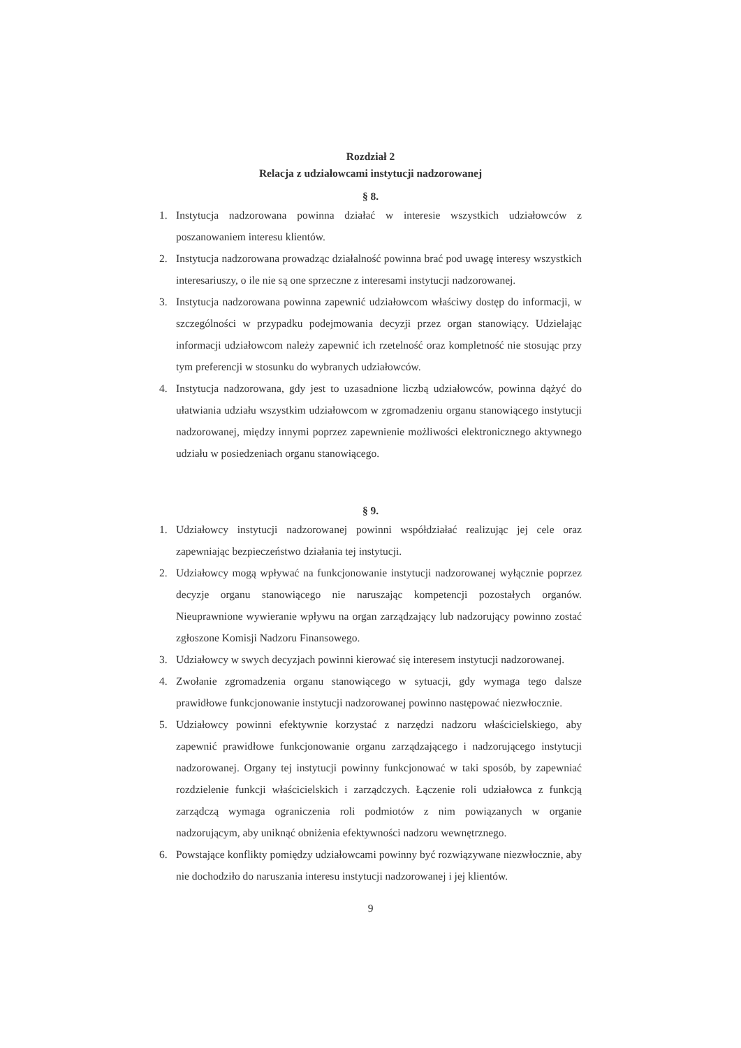Rozdział 2
Relacja z udziałowcami instytucji nadzorowanej
§ 8.
1. Instytucja nadzorowana powinna działać w interesie wszystkich udziałowców z poszanowaniem interesu klientów.
2. Instytucja nadzorowana prowadząc działalność powinna brać pod uwagę interesy wszystkich interesariuszy, o ile nie są one sprzeczne z interesami instytucji nadzorowanej.
3. Instytucja nadzorowana powinna zapewnić udziałowcom właściwy dostęp do informacji, w szczególności w przypadku podejmowania decyzji przez organ stanowiący. Udzielając informacji udziałowcom należy zapewnić ich rzetelność oraz kompletność nie stosując przy tym preferencji w stosunku do wybranych udziałowców.
4. Instytucja nadzorowana, gdy jest to uzasadnione liczbą udziałowców, powinna dążyć do ułatwiania udziału wszystkim udziałowcom w zgromadzeniu organu stanowiącego instytucji nadzorowanej, między innymi poprzez zapewnienie możliwości elektronicznego aktywnego udziału w posiedzeniach organu stanowiącego.
§ 9.
1. Udziałowcy instytucji nadzorowanej powinni współdziałać realizując jej cele oraz zapewniając bezpieczeństwo działania tej instytucji.
2. Udziałowcy mogą wpływać na funkcjonowanie instytucji nadzorowanej wyłącznie poprzez decyzje organu stanowiącego nie naruszając kompetencji pozostałych organów. Nieuprawnione wywieranie wpływu na organ zarządzający lub nadzorujący powinno zostać zgłoszone Komisji Nadzoru Finansowego.
3. Udziałowcy w swych decyzjach powinni kierować się interesem instytucji nadzorowanej.
4. Zwołanie zgromadzenia organu stanowiącego w sytuacji, gdy wymaga tego dalsze prawidłowe funkcjonowanie instytucji nadzorowanej powinno następować niezwłocznie.
5. Udziałowcy powinni efektywnie korzystać z narzędzi nadzoru właścicielskiego, aby zapewnić prawidłowe funkcjonowanie organu zarządzającego i nadzorującego instytucji nadzorowanej. Organy tej instytucji powinny funkcjonować w taki sposób, by zapewniać rozdzielenie funkcji właścicielskich i zarządczych. Łączenie roli udziałowca z funkcją zarządczą wymaga ograniczenia roli podmiotów z nim powiązanych w organie nadzorującym, aby uniknąć obniżenia efektywności nadzoru wewnętrznego.
6. Powstające konflikty pomiędzy udziałowcami powinny być rozwiązywane niezwłocznie, aby nie dochodziło do naruszania interesu instytucji nadzorowanej i jej klientów.
9